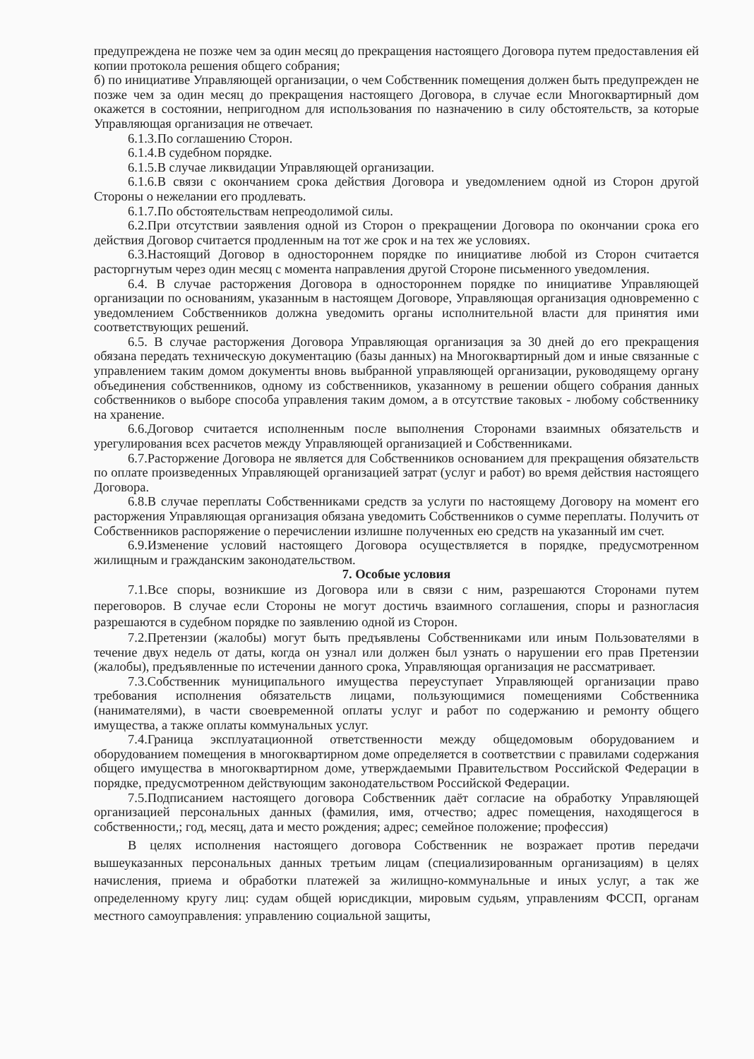предупреждена не позже чем за один месяц до прекращения настоящего Договора путем предоставления ей копии протокола решения общего собрания;
б) по инициативе Управляющей организации, о чем Собственник помещения должен быть предупрежден не позже чем за один месяц до прекращения настоящего Договора, в случае если Многоквартирный дом окажется в состоянии, непригодном для использования по назначению в силу обстоятельств, за которые Управляющая организация не отвечает.
6.1.3.По соглашению Сторон.
6.1.4.В судебном порядке.
6.1.5.В случае ликвидации Управляющей организации.
6.1.6.В связи с окончанием срока действия Договора и уведомлением одной из Сторон другой Стороны о нежелании его продлевать.
6.1.7.По обстоятельствам непреодолимой силы.
6.2.При отсутствии заявления одной из Сторон о прекращении Договора по окончании срока его действия Договор считается продленным на тот же срок и на тех же условиях.
6.3.Настоящий Договор в одностороннем порядке по инициативе любой из Сторон считается расторгнутым через один месяц с момента направления другой Стороне письменного уведомления.
6.4. В случае расторжения Договора в одностороннем порядке по инициативе Управляющей организации по основаниям, указанным в настоящем Договоре, Управляющая организация одновременно с уведомлением Собственников должна уведомить органы исполнительной власти для принятия ими соответствующих решений.
6.5. В случае расторжения Договора Управляющая организация за 30 дней до его прекращения обязана передать техническую документацию (базы данных) на Многоквартирный дом и иные связанные с управлением таким домом документы вновь выбранной управляющей организации, руководящему органу объединения собственников, одному из собственников, указанному в решении общего собрания данных собственников о выборе способа управления таким домом, а в отсутствие таковых - любому собственнику на хранение.
6.6.Договор считается исполненным после выполнения Сторонами взаимных обязательств и урегулирования всех расчетов между Управляющей организацией и Собственниками.
6.7.Расторжение Договора не является для Собственников основанием для прекращения обязательств по оплате произведенных Управляющей организацией затрат (услуг и работ) во время действия настоящего Договора.
6.8.В случае переплаты Собственниками средств за услуги по настоящему Договору на момент его расторжения Управляющая организация обязана уведомить Собственников о сумме переплаты. Получить от Собственников распоряжение о перечислении излишне полученных ею средств на указанный им счет.
6.9.Изменение условий настоящего Договора осуществляется в порядке, предусмотренном жилищным и гражданским законодательством.
7. Особые условия
7.1.Все споры, возникшие из Договора или в связи с ним, разрешаются Сторонами путем переговоров. В случае если Стороны не могут достичь взаимного соглашения, споры и разногласия разрешаются в судебном порядке по заявлению одной из Сторон.
7.2.Претензии (жалобы) могут быть предъявлены Собственниками или иным Пользователями в течение двух недель от даты, когда он узнал или должен был узнать о нарушении его прав Претензии (жалобы), предъявленные по истечении данного срока, Управляющая организация не рассматривает.
7.3.Собственник муниципального имущества переуступает Управляющей организации право требования исполнения обязательств лицами, пользующимися помещениями Собственника (нанимателями), в части своевременной оплаты услуг и работ по содержанию и ремонту общего имущества, а также оплаты коммунальных услуг.
7.4.Граница эксплуатационной ответственности между общедомовым оборудованием и оборудованием помещения в многоквартирном доме определяется в соответствии с правилами содержания общего имущества в многоквартирном доме, утверждаемыми Правительством Российской Федерации в порядке, предусмотренном действующим законодательством Российской Федерации.
7.5.Подписанием настоящего договора Собственник даёт согласие на обработку Управляющей организацией персональных данных (фамилия, имя, отчество; адрес помещения, находящегося в собственности,; год, месяц, дата и место рождения; адрес; семейное положение; профессия)
В целях исполнения настоящего договора Собственник не возражает против передачи вышеуказанных персональных данных третьим лицам (специализированным организациям) в целях начисления, приема и обработки платежей за жилищно-коммунальные и иных услуг, а так же определенному кругу лиц: судам общей юрисдикции, мировым судьям, управлениям ФССП, органам местного самоуправления: управлению социальной защиты,